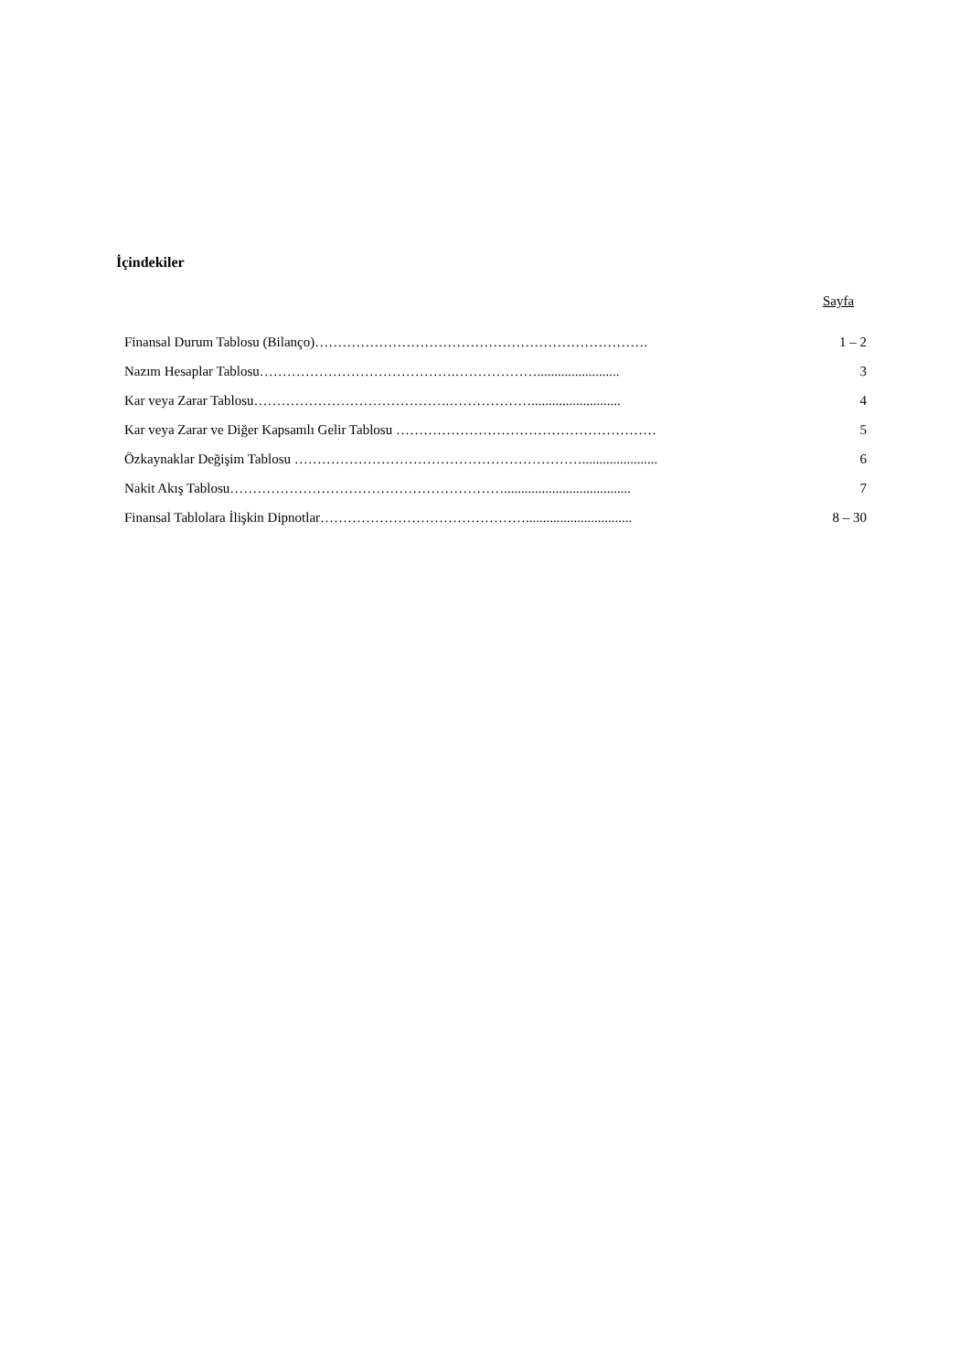İçindekiler
Sayfa
| Finansal Durum Tablosu (Bilanço)………………………………………………………………. | 1 – 2 |
| Nazım Hesaplar Tablosu…………………………………….………………........................ | 3 |
| Kar veya Zarar Tablosu…………………………………….……………….......................... | 4 |
| Kar veya Zarar ve Diğer Kapsamlı Gelir Tablosu ………………………………………………… | 5 |
| Özkaynaklar Değişim Tablosu ………………………………………………………...................... | 6 |
| Nakit Akış Tablosu……………………………………………………..................................... | 7 |
| Finansal Tablolara İlişkin Dipnotlar………………………………………............................... | 8 – 30 |